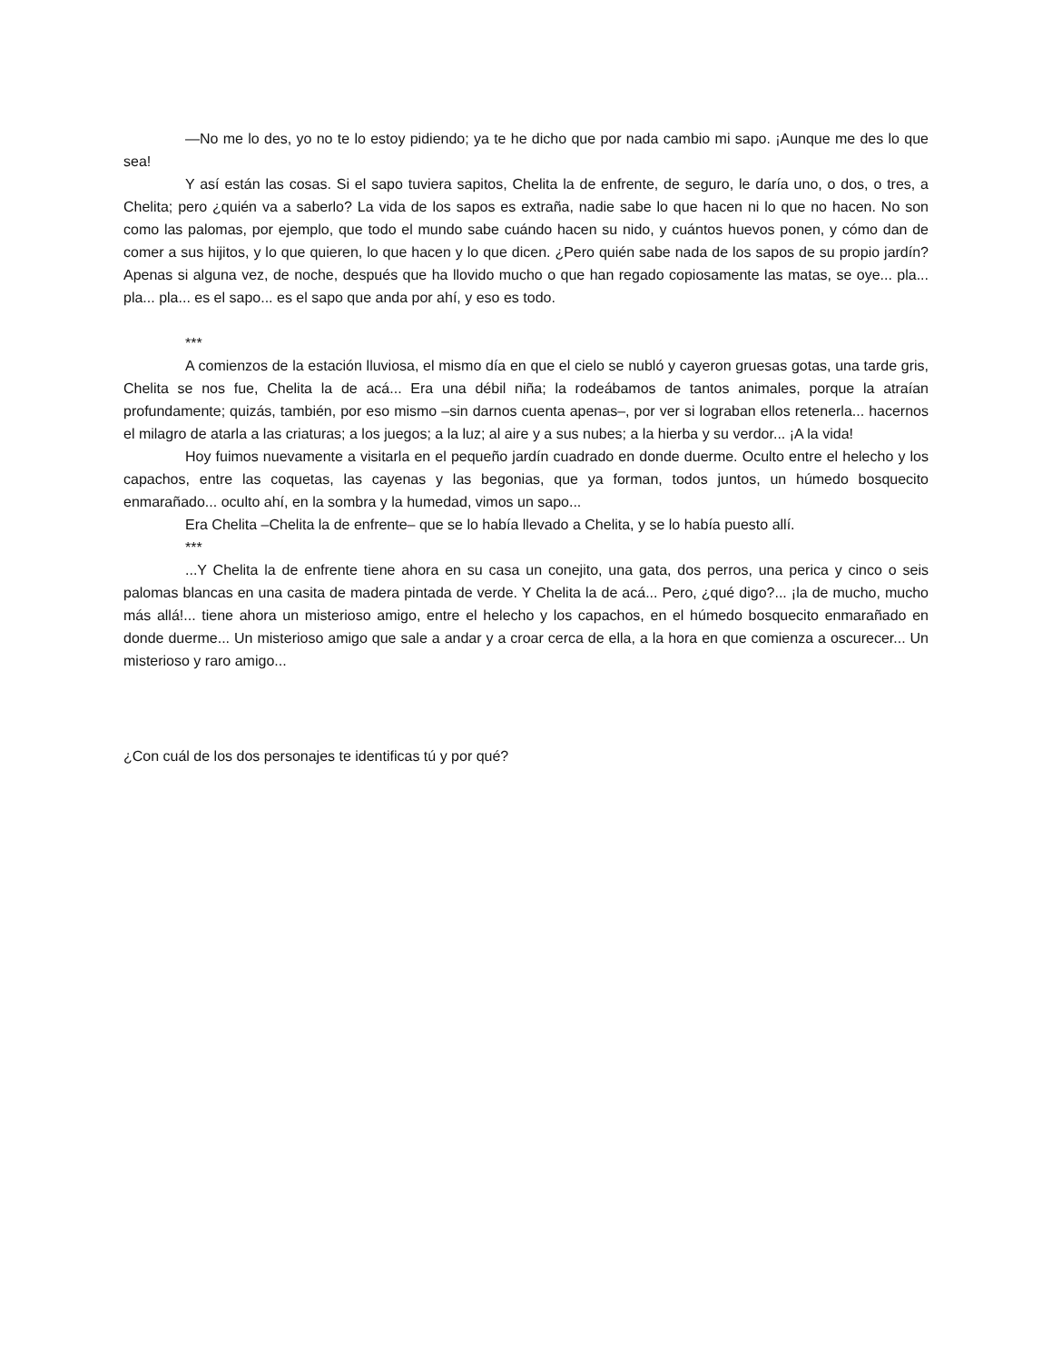—No me lo des, yo no te lo estoy pidiendo; ya te he dicho que por nada cambio mi sapo. ¡Aunque me des lo que sea!
Y así están las cosas. Si el sapo tuviera sapitos, Chelita la de enfrente, de seguro, le daría uno, o dos, o tres, a Chelita; pero ¿quién va a saberlo? La vida de los sapos es extraña, nadie sabe lo que hacen ni lo que no hacen. No son como las palomas, por ejemplo, que todo el mundo sabe cuándo hacen su nido, y cuántos huevos ponen, y cómo dan de comer a sus hijitos, y lo que quieren, lo que hacen y lo que dicen. ¿Pero quién sabe nada de los sapos de su propio jardín? Apenas si alguna vez, de noche, después que ha llovido mucho o que han regado copiosamente las matas, se oye... pla... pla... pla... es el sapo... es el sapo que anda por ahí, y eso es todo.
***
A comienzos de la estación lluviosa, el mismo día en que el cielo se nubló y cayeron gruesas gotas, una tarde gris, Chelita se nos fue, Chelita la de acá... Era una débil niña; la rodeábamos de tantos animales, porque la atraían profundamente; quizás, también, por eso mismo –sin darnos cuenta apenas–, por ver si lograban ellos retenerla... hacernos el milagro de atarla a las criaturas; a los juegos; a la luz; al aire y a sus nubes; a la hierba y su verdor... ¡A la vida!
Hoy fuimos nuevamente a visitarla en el pequeño jardín cuadrado en donde duerme. Oculto entre el helecho y los capachos, entre las coquetas, las cayenas y las begonias, que ya forman, todos juntos, un húmedo bosquecito enmarañado... oculto ahí, en la sombra y la humedad, vimos un sapo...
Era Chelita –Chelita la de enfrente– que se lo había llevado a Chelita, y se lo había puesto allí.
***
...Y Chelita la de enfrente tiene ahora en su casa un conejito, una gata, dos perros, una perica y cinco o seis palomas blancas en una casita de madera pintada de verde. Y Chelita la de acá... Pero, ¿qué digo?... ¡la de mucho, mucho más allá!... tiene ahora un misterioso amigo, entre el helecho y los capachos, en el húmedo bosquecito enmarañado en donde duerme... Un misterioso amigo que sale a andar y a croar cerca de ella, a la hora en que comienza a oscurecer... Un misterioso y raro amigo...
¿Con cuál de los dos personajes te identificas tú y por qué?